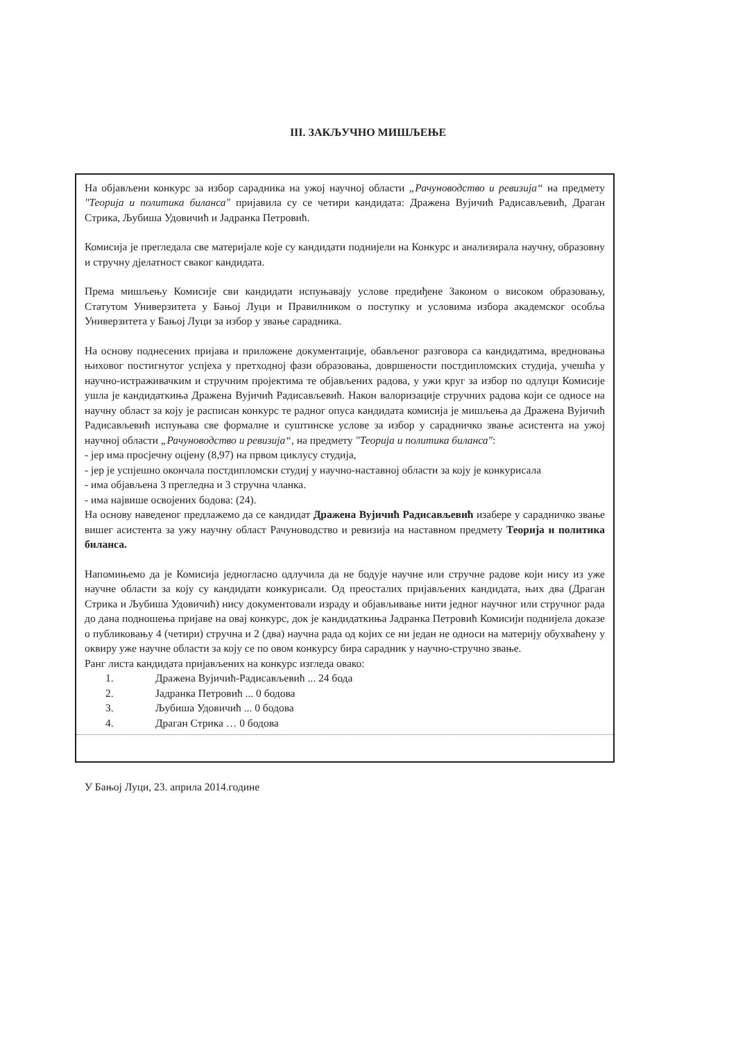III. ЗАКЉУЧНО МИШЉЕЊЕ
На објављени конкурс за избор сарадника на ужој научној области „Рачуноводство и ревизија“ на предмету "Теорија и политика биланса" пријавила су се четири кандидата: Дражена Вујичић Радисављевић, Драган Стрика, Љубиша Удовичић и Јадранка Петровић.
Комисија је прегледала све материјале које су кандидати поднијели на Конкурс и анализирала научну, образовну и стручну дјелатност сваког кандидата.
Према мишљењу Комисије сви кандидати испуњавају услове предиђене Законом о високом образовању, Статутом Универзитета у Бањој Луци и Правилником о поступку и условима избора академског особља Универзитета у Бањој Луци за избор у звање сарадника.
На основу поднесених пријава и приложене документације, обављеног разговора са кандидатима, вредновања њиховог постигнутог успјеха у претходној фази образовања, довршености постдипломских студија, учешћа у научно-истраживачким и стручним пројектима те објављених радова, у ужи круг за избор по одлуци Комисије ушла је кандидаткиња Дражена Вујичић Радисављевић. Након валоризације стручних радова који се односе на научну област за коју је расписан конкурс те радног опуса кандидата комисија је мишљења да Дражена Вујичић Радисављевић испуњава све формалне и суштинске услове за избор у сарадничко звање асистента на ужој научној области „Рачуноводство и ревизија“, на предмету "Теорија и политика биланса":
- јер има просјечну оцјену (8,97) на првом циклусу студија,
- јер је успјешно окончала постдипломски студиј у научно-наставној области за коју је конкурисала
- има објављена 3 прегледна и 3 стручна чланка.
- има највише освојених бодова: (24).
На основу наведеног предлажемо да се кандидат Дражена Вујичић Радисављевић изабере у сарадничко звање вишег асистента за ужу научну област Рачуноводство и ревизија на наставном предмету Теорија и политика биланса.
Напомињемо да је Комисија једногласно одлучила да не бодује научне или стручне радове који нису из уже научне области за коју су кандидати конкурисали. Од преосталих пријављених кандидата, њих два (Драган Стрика и Љубиша Удовичић) нису документовали израду и објављивање нити једног научног или стручног рада до дана подношења пријаве на овај конкурс, док је кандидаткиња Јадранка Петровић Комисији поднијела доказе о публиковању 4 (четири) стручна и 2 (два) научна рада од којих се ни један не односи на материју обухваћену у оквиру уже научне области за коју се по овом конкурсу бира сарадник у научно-стручно звање.
Ранг листа кандидата пријављених на конкурс изгледа овако:
1. Дражена Вујичић-Радисављевић ... 24 бода
2. Јадранка Петровић ... 0 бодова
3. Љубиша Удовичић ... 0 бодова
4. Драган Стрика … 0 бодова
У Бањој Луци, 23. априла 2014.године